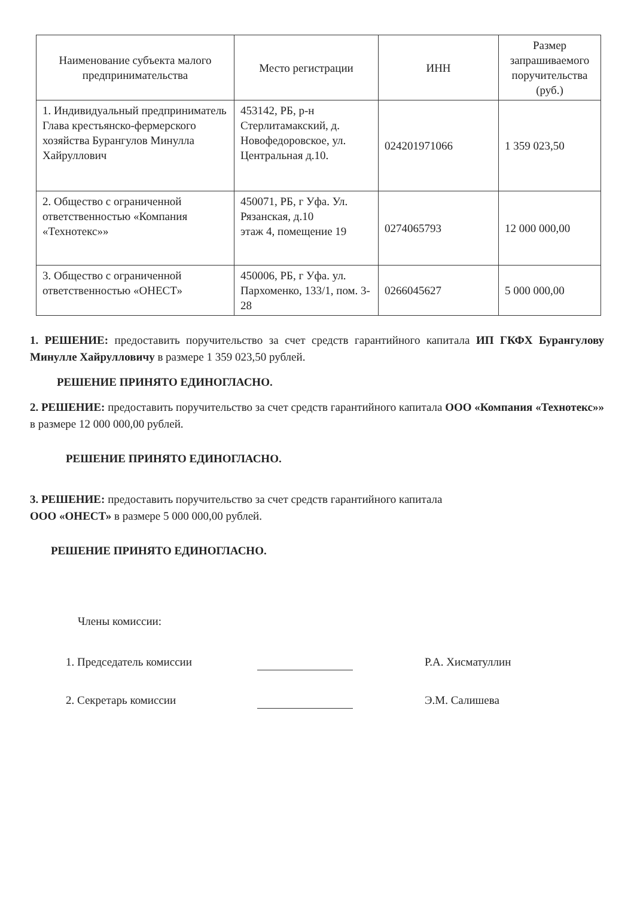| Наименование субъекта малого предпринимательства | Место регистрации | ИНН | Размер запрашиваемого поручительства (руб.) |
| --- | --- | --- | --- |
| 1. Индивидуальный предприниматель Глава крестьянско-фермерского хозяйства Бурангулов Минулла Хайруллович | 453142, РБ, р-н Стерлитамакский, д. Новофедоровское, ул. Центральная д.10. | 024201971066 | 1 359 023,50 |
| 2. Общество с ограниченной ответственностью «Компания «Технотекс»» | 450071, РБ, г Уфа. Ул. Рязанская, д.10 этаж 4, помещение 19 | 0274065793 | 12 000 000,00 |
| 3. Общество с ограниченной ответственностью «ОНЕСТ» | 450006, РБ, г Уфа. ул. Пархоменко, 133/1, пом. 3-28 | 0266045627 | 5 000 000,00 |
1. РЕШЕНИЕ: предоставить поручительство за счет средств гарантийного капитала ИП ГКФХ Бурангулову Минулле Хайрулловичу в размере 1 359 023,50 рублей.
РЕШЕНИЕ ПРИНЯТО ЕДИНОГЛАСНО.
2. РЕШЕНИЕ: предоставить поручительство за счет средств гарантийного капитала ООО «Компания «Технотекс»» в размере 12 000 000,00 рублей.
РЕШЕНИЕ ПРИНЯТО ЕДИНОГЛАСНО.
3. РЕШЕНИЕ: предоставить поручительство за счет средств гарантийного капитала
ООО «ОНЕСТ» в размере 5 000 000,00 рублей.
РЕШЕНИЕ ПРИНЯТО ЕДИНОГЛАСНО.
Члены комиссии:
1. Председатель комиссии Р.А. Хисматуллин
2. Секретарь комиссии Э.М. Салишева